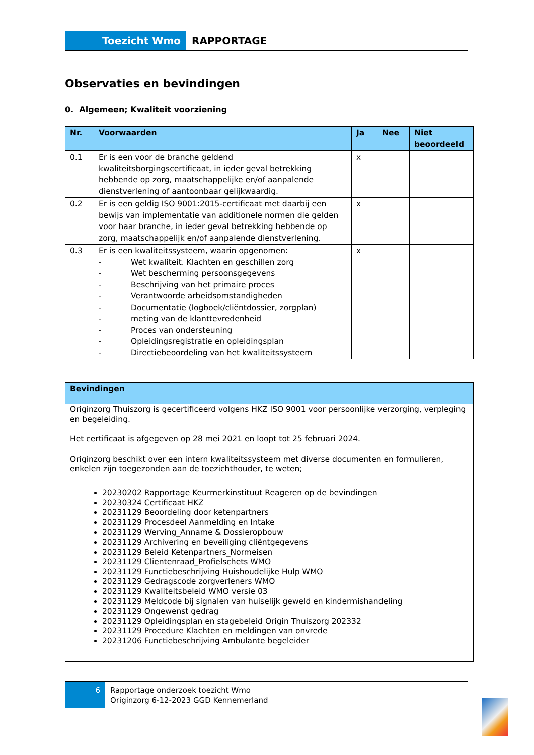Toezicht Wmo RAPPORTAGE
Observaties en bevindingen
0. Algemeen; Kwaliteit voorziening
| Nr. | Voorwaarden | Ja | Nee | Niet beoordeeld |
| --- | --- | --- | --- | --- |
| 0.1 | Er is een voor de branche geldend kwaliteitsborgingscertificaat, in ieder geval betrekking hebbende op zorg, maatschappelijke en/of aanpalende dienstverlening of aantoonbaar gelijkwaardig. | x | | |
| 0.2 | Er is een geldig ISO 9001:2015-certificaat met daarbij een bewijs van implementatie van additionele normen die gelden voor haar branche, in ieder geval betrekking hebbende op zorg, maatschappelijk en/of aanpalende dienstverlening. | x | | |
| 0.3 | Er is een kwaliteitssysteem, waarin opgenomen: - Wet kwaliteit. Klachten en geschillen zorg - Wet bescherming persoonsgegevens - Beschrijving van het primaire proces - Verantwoorde arbeidsomstandigheden - Documentatie (logboek/cliëntdossier, zorgplan) - meting van de klanttevredenheid - Proces van ondersteuning - Opleidingsregistratie en opleidingsplan - Directiebeoordeling van het kwaliteitssysteem | x | | |
| Bevindingen |
| --- |
| Originzorg Thuiszorg is gecertificeerd volgens HKZ ISO 9001 voor persoonlijke verzorging, verpleging en begeleiding. Het certificaat is afgegeven op 28 mei 2021 en loopt tot 25 februari 2024. Originzorg beschikt over een intern kwaliteitssysteem met diverse documenten en formulieren, enkelen zijn toegezonden aan de toezichthouder, te weten; 20230202 Rapportage Keurmerkinstituut Reageren op de bevindingen 20230324 Certificaat HKZ 20231129 Beoordeling door ketenpartners 20231129 Procesdeel Aanmelding en Intake 20231129 Werving_Anname & Dossieropbouw 20231129 Archivering en beveiliging cliëntgegevens 20231129 Beleid Ketenpartners_Normeisen 20231129 Clientenraad_Profielschets WMO 20231129 Functiebeschrijving Huishoudelijke Hulp WMO 20231129 Gedragscode zorgverleners WMO 20231129 Kwaliteitsbeleid WMO versie 03 20231129 Meldcode bij signalen van huiselijk geweld en kindermishandeling 20231129 Ongewenst gedrag 20231129 Opleidingsplan en stagebeleid Origin Thuiszorg 202332 20231129 Procedure Klachten en meldingen van onvrede 20231206 Functiebeschrijving Ambulante begeleider |
6
Rapportage onderzoek toezicht Wmo
Originzorg 6-12-2023 GGD Kennemerland